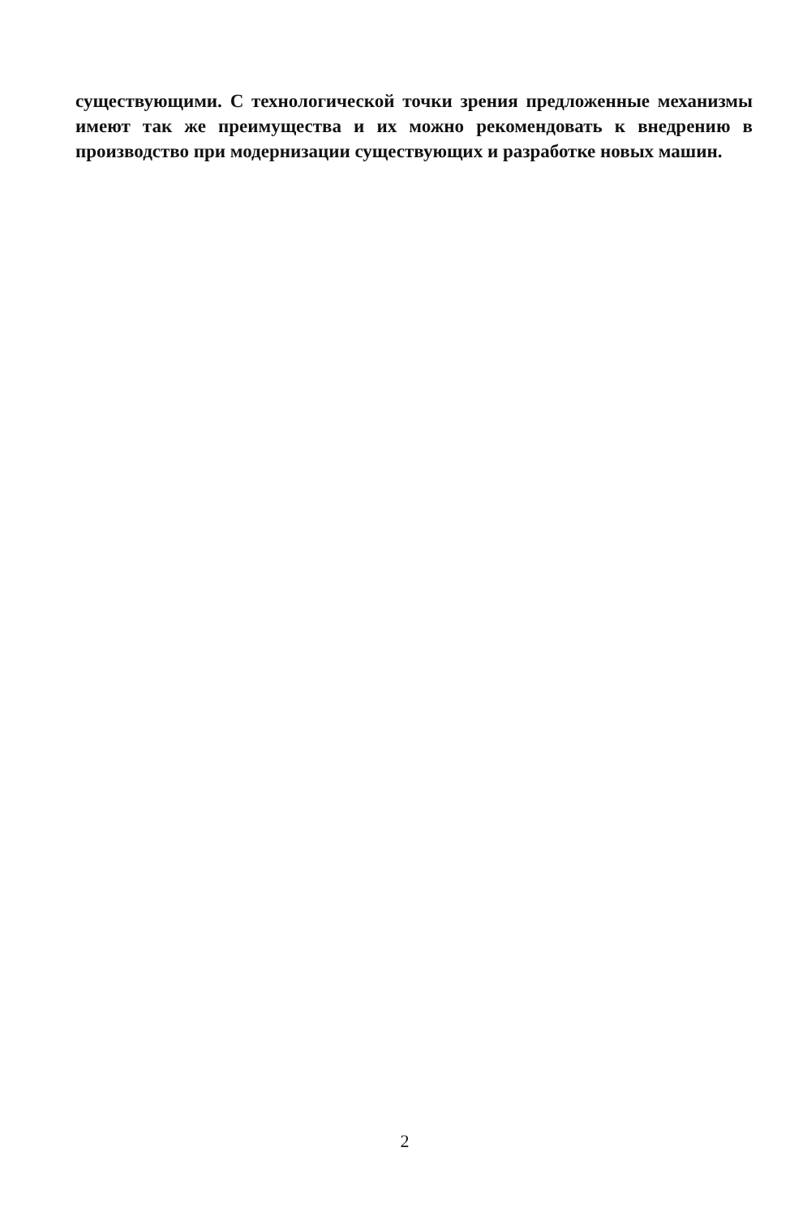существующими. С технологической точки зрения предложенные механизмы имеют так же преимущества и их можно рекомендовать к внедрению в производство при модернизации существующих и разработке новых машин.
2